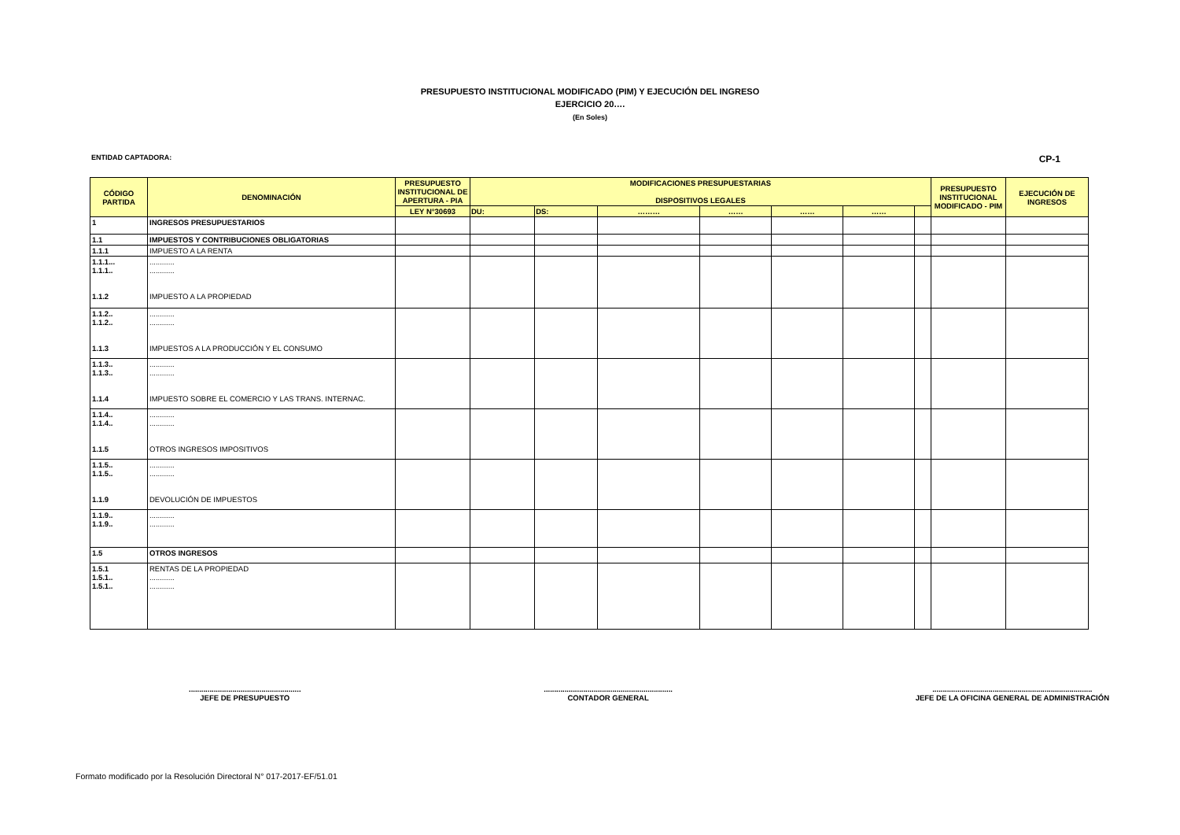PRESUPUESTO INSTITUCIONAL MODIFICADO (PIM) Y EJECUCIÓN DEL INGRESO
EJERCICIO 20….
(En Soles)
ENTIDAD CAPTADORA: CP-1
| CÓDIGO PARTIDA | DENOMINACIÓN | PRESUPUESTO INSTITUCIONAL DE APERTURA - PIA | MODIFICACIONES PRESUPUESTARIAS DISPOSITIVOS LEGALES | | | | | | | PRESUPUESTO INSTITUCIONAL MODIFICADO - PIM | EJECUCIÓN DE INGRESOS |
| --- | --- | --- | --- | --- | --- | --- | --- | --- | --- | --- | --- |
| | | LEY N°30693 | DU: | DS: | ……… | …… | …… | …… | | | |
| 1 | INGRESOS PRESUPUESTARIOS | | | | | | | | | | |
| 1.1 | IMPUESTOS Y CONTRIBUCIONES OBLIGATORIAS | | | | | | | | | | |
| 1.1.1 | IMPUESTO A LA RENTA | | | | | | | | | | |
| 1.1.1... 1.1.1.. 1.1.2 | ............ ............ IMPUESTO A LA PROPIEDAD | | | | | | | | | | |
| 1.1.2.. 1.1.2.. 1.1.3 | ............ ............ IMPUESTOS A LA PRODUCCIÓN Y EL CONSUMO | | | | | | | | | | |
| 1.1.3.. 1.1.3.. 1.1.4 | ............ ............ IMPUESTO SOBRE EL COMERCIO Y LAS TRANS. INTERNAC. | | | | | | | | | | |
| 1.1.4.. 1.1.4.. 1.1.5 | ............ ............ OTROS INGRESOS IMPOSITIVOS | | | | | | | | | | |
| 1.1.5.. 1.1.5.. 1.1.9 | ............ ............ DEVOLUCIÓN DE IMPUESTOS | | | | | | | | | | |
| 1.1.9.. 1.1.9.. | ............ ............ | | | | | | | | | | |
| 1.5 | OTROS INGRESOS | | | | | | | | | | |
| 1.5.1 1.5.1.. 1.5.1.. | RENTAS DE LA PROPIEDAD ............ ............ | | | | | | | | | | |
......................................................
JEFE DE PRESUPUESTO
..............................................................
CONTADOR GENERAL
.............................................................................
JEFE DE LA OFICINA GENERAL DE ADMINISTRACIÓN
Formato modificado por la Resolución Directoral N° 017-2017-EF/51.01